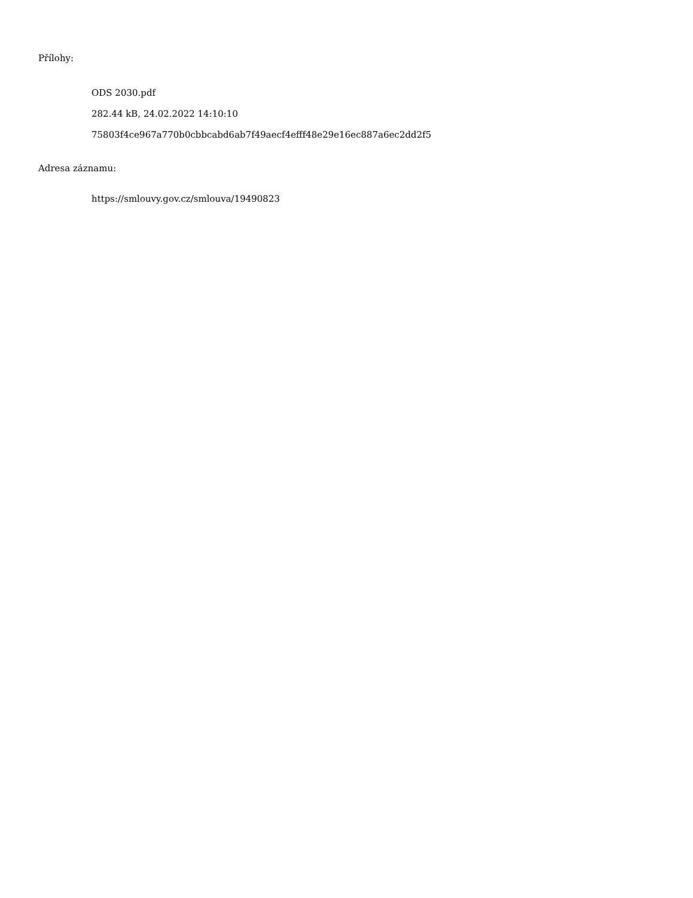Přílohy:
ODS 2030.pdf
282.44 kB, 24.02.2022 14:10:10
75803f4ce967a770b0cbbcabd6ab7f49aecf4efff48e29e16ec887a6ec2dd2f5
Adresa záznamu:
https://smlouvy.gov.cz/smlouva/19490823